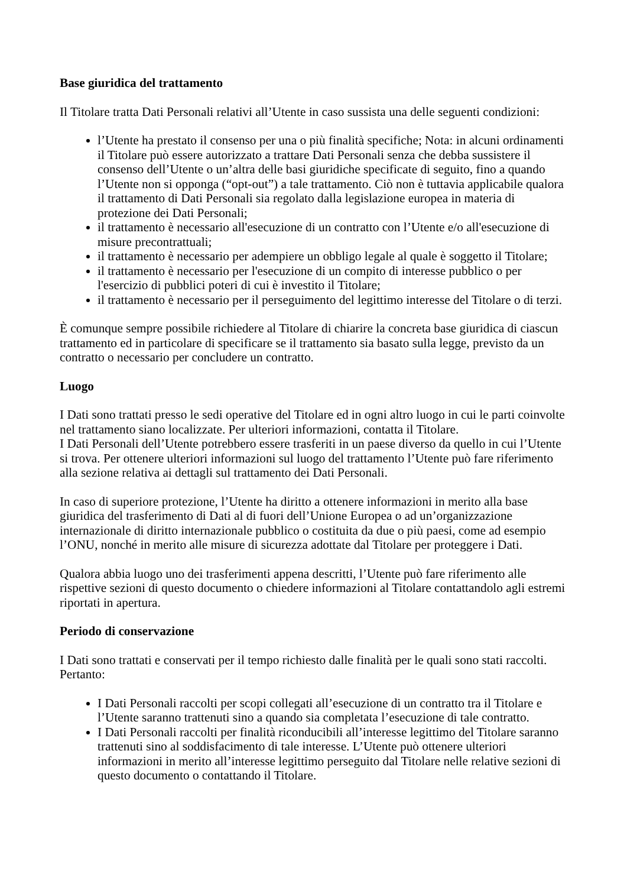Base giuridica del trattamento
Il Titolare tratta Dati Personali relativi all’Utente in caso sussista una delle seguenti condizioni:
l’Utente ha prestato il consenso per una o più finalità specifiche; Nota: in alcuni ordinamenti il Titolare può essere autorizzato a trattare Dati Personali senza che debba sussistere il consenso dell’Utente o un’altra delle basi giuridiche specificate di seguito, fino a quando l’Utente non si opponga (“opt-out”) a tale trattamento. Ciò non è tuttavia applicabile qualora il trattamento di Dati Personali sia regolato dalla legislazione europea in materia di protezione dei Dati Personali;
il trattamento è necessario all'esecuzione di un contratto con l’Utente e/o all'esecuzione di misure precontrattuali;
il trattamento è necessario per adempiere un obbligo legale al quale è soggetto il Titolare;
il trattamento è necessario per l'esecuzione di un compito di interesse pubblico o per l'esercizio di pubblici poteri di cui è investito il Titolare;
il trattamento è necessario per il perseguimento del legittimo interesse del Titolare o di terzi.
È comunque sempre possibile richiedere al Titolare di chiarire la concreta base giuridica di ciascun trattamento ed in particolare di specificare se il trattamento sia basato sulla legge, previsto da un contratto o necessario per concludere un contratto.
Luogo
I Dati sono trattati presso le sedi operative del Titolare ed in ogni altro luogo in cui le parti coinvolte nel trattamento siano localizzate. Per ulteriori informazioni, contatta il Titolare.
I Dati Personali dell’Utente potrebbero essere trasferiti in un paese diverso da quello in cui l’Utente si trova. Per ottenere ulteriori informazioni sul luogo del trattamento l’Utente può fare riferimento alla sezione relativa ai dettagli sul trattamento dei Dati Personali.
In caso di superiore protezione, l’Utente ha diritto a ottenere informazioni in merito alla base giuridica del trasferimento di Dati al di fuori dell’Unione Europea o ad un’organizzazione internazionale di diritto internazionale pubblico o costituita da due o più paesi, come ad esempio l’ONU, nonché in merito alle misure di sicurezza adottate dal Titolare per proteggere i Dati.
Qualora abbia luogo uno dei trasferimenti appena descritti, l’Utente può fare riferimento alle rispettive sezioni di questo documento o chiedere informazioni al Titolare contattandolo agli estremi riportati in apertura.
Periodo di conservazione
I Dati sono trattati e conservati per il tempo richiesto dalle finalità per le quali sono stati raccolti. Pertanto:
I Dati Personali raccolti per scopi collegati all’esecuzione di un contratto tra il Titolare e l’Utente saranno trattenuti sino a quando sia completata l’esecuzione di tale contratto.
I Dati Personali raccolti per finalità riconducibili all’interesse legittimo del Titolare saranno trattenuti sino al soddisfacimento di tale interesse. L’Utente può ottenere ulteriori informazioni in merito all’interesse legittimo perseguito dal Titolare nelle relative sezioni di questo documento o contattando il Titolare.